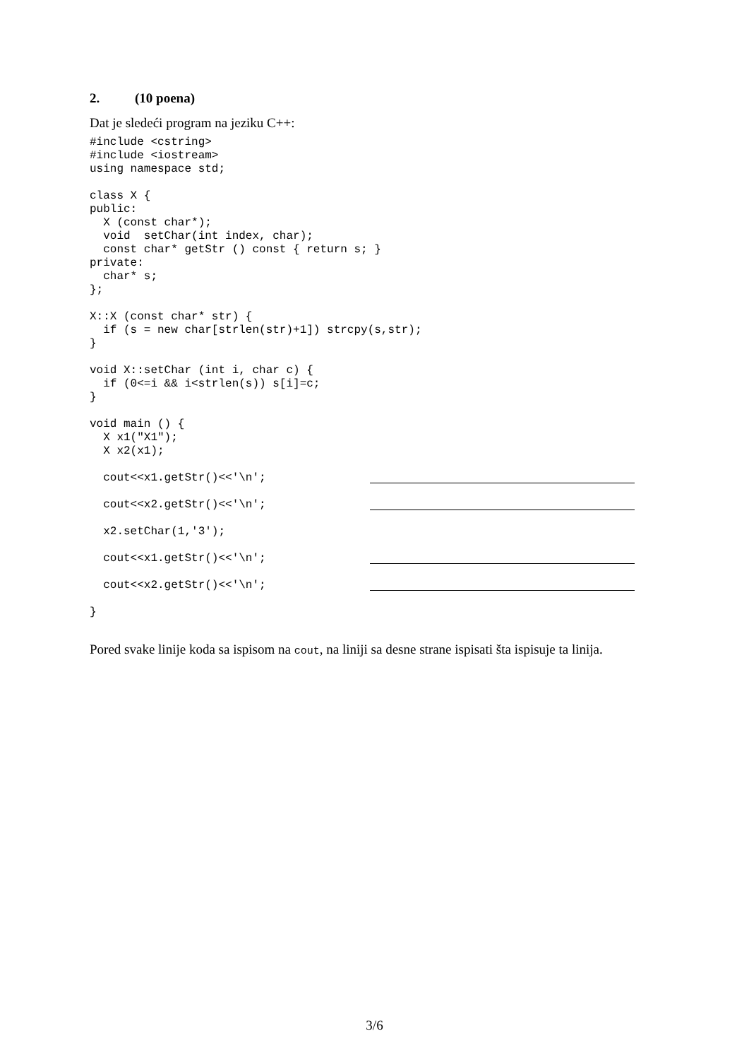2. (10 poena)
Dat je sledeći program na jeziku C++:
#include <cstring>
#include <iostream>
using namespace std;

class X {
public:
  X (const char*);
  void  setChar(int index, char);
  const char* getStr () const { return s; }
private:
  char* s;
};

X::X (const char* str) {
  if (s = new char[strlen(str)+1]) strcpy(s,str);
}

void X::setChar (int i, char c) {
  if (0<=i && i<strlen(s)) s[i]=c;
}

void main () {
  X x1("X1");
  X x2(x1);
cout<<x1.getStr()<<'\n';
cout<<x2.getStr()<<'\n';
x2.setChar(1,'3');
cout<<x1.getStr()<<'\n';
cout<<x2.getStr()<<'\n';
}
Pored svake linije koda sa ispisom na cout, na liniji sa desne strane ispisati šta ispisuje ta linija.
3/6